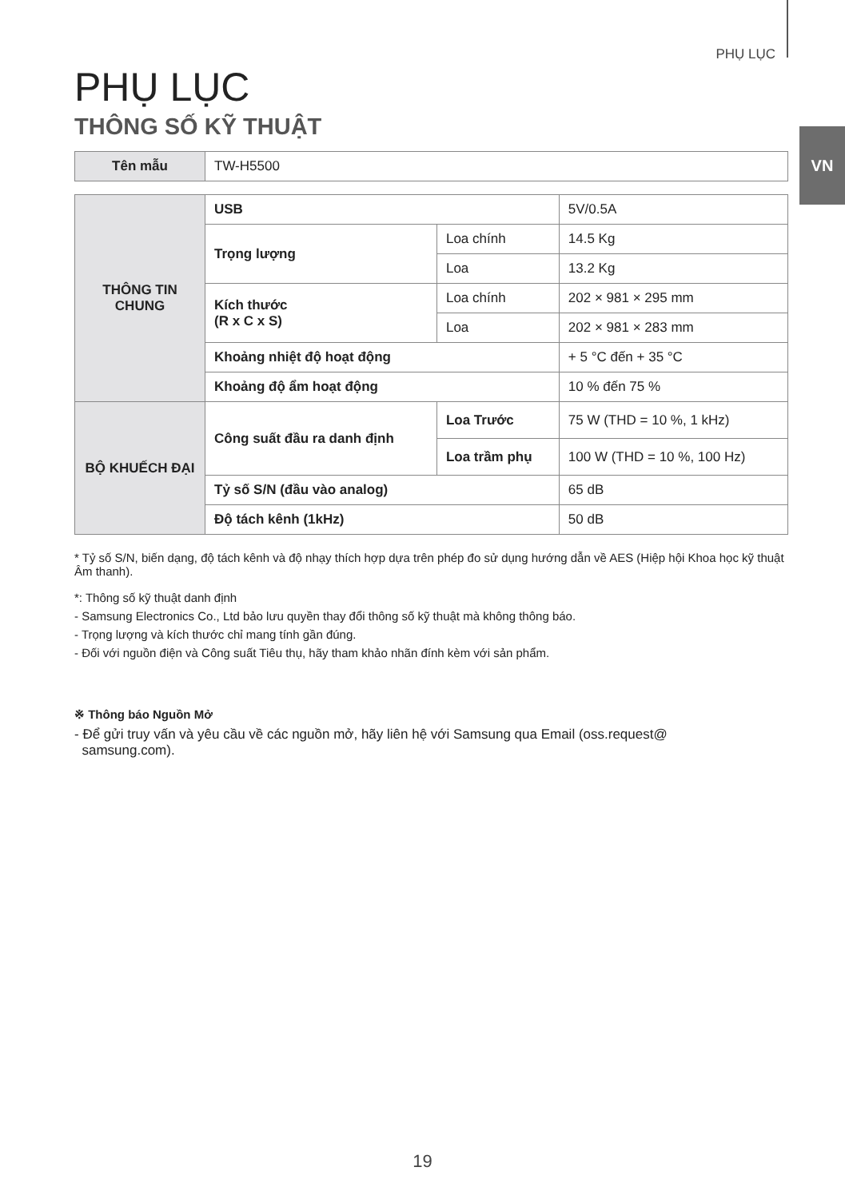PHỤ LỤC
VN
PHỤ LỤC
THÔNG SỐ KỸ THUẬT
| Tên mẫu | TW-H5500 |
| THÔNG TIN CHUNG | USB | | 5V/0.5A |
| | Trọng lượng | Loa chính | 14.5 Kg |
| | | Loa | 13.2 Kg |
| | Kích thước (R x C x S) | Loa chính | 202 × 981 × 295 mm |
| | | Loa | 202 × 981 × 283 mm |
| | Khoảng nhiệt độ hoạt động | | + 5 °C đến + 35 °C |
| | Khoảng độ ẩm hoạt động | | 10 % đến 75 % |
| BỘ KHUẾCH ĐẠI | Công suất đầu ra danh định | Loa Trước | 75 W (THD = 10 %, 1 kHz) |
| | | Loa trầm phụ | 100 W (THD = 10 %, 100 Hz) |
| | Tỷ số S/N (đầu vào analog) | | 65 dB |
| | Độ tách kênh (1kHz) | | 50 dB |
* Tỷ số S/N, biến dạng, độ tách kênh và độ nhạy thích hợp dựa trên phép đo sử dụng hướng dẫn về AES (Hiệp hội Khoa học kỹ thuật Âm thanh).
*: Thông số kỹ thuật danh định
- Samsung Electronics Co., Ltd bảo lưu quyền thay đổi thông số kỹ thuật mà không thông báo.
- Trọng lượng và kích thước chỉ mang tính gần đúng.
- Đối với nguồn điện và Công suất Tiêu thụ, hãy tham khảo nhãn đính kèm với sản phẩm.
※ Thông báo Nguồn Mở
- Để gửi truy vấn và yêu cầu về các nguồn mở, hãy liên hệ với Samsung qua Email (oss.request@
samsung.com).
19